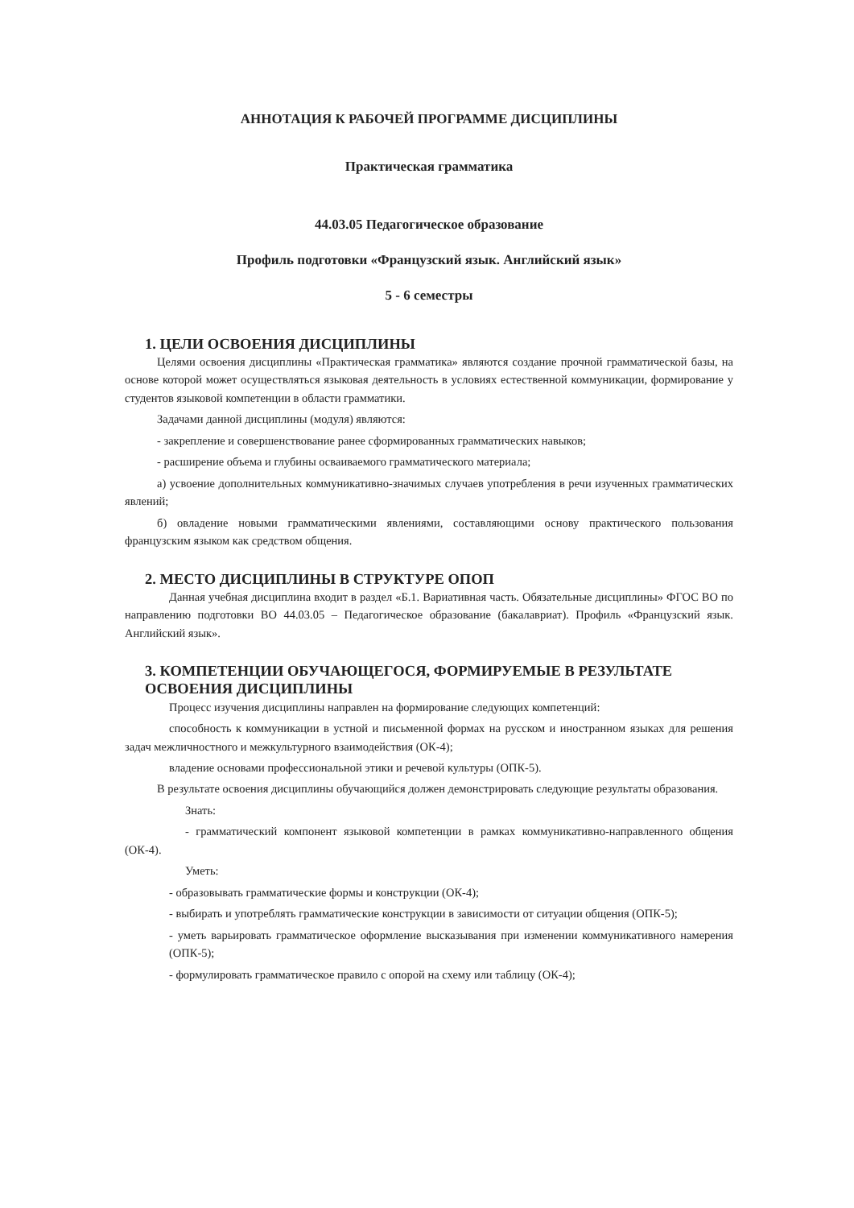АННОТАЦИЯ К РАБОЧЕЙ ПРОГРАММЕ ДИСЦИПЛИНЫ
Практическая грамматика
44.03.05 Педагогическое образование
Профиль подготовки «Французский язык. Английский язык»
5 - 6 семестры
1. ЦЕЛИ ОСВОЕНИЯ ДИСЦИПЛИНЫ
Целями освоения дисциплины «Практическая грамматика» являются создание прочной грамматической базы, на основе которой может осуществляться языковая деятельность в условиях естественной коммуникации, формирование у студентов языковой компетенции в области грамматики.
Задачами данной дисциплины (модуля) являются:
- закрепление и совершенствование ранее сформированных грамматических навыков;
- расширение объема и глубины осваиваемого грамматического материала;
а) усвоение дополнительных коммуникативно-значимых случаев употребления в речи изученных грамматических явлений;
б) овладение новыми грамматическими явлениями, составляющими основу практического пользования французским языком как средством общения.
2. МЕСТО ДИСЦИПЛИНЫ В СТРУКТУРЕ ОПОП
Данная учебная дисциплина входит в раздел «Б.1. Вариативная часть. Обязательные дисциплины» ФГОС ВО по направлению подготовки ВО 44.03.05 – Педагогическое образование (бакалавриат). Профиль «Французский язык. Английский язык».
3. КОМПЕТЕНЦИИ ОБУЧАЮЩЕГОСЯ, ФОРМИРУЕМЫЕ В РЕЗУЛЬТАТЕ ОСВОЕНИЯ ДИСЦИПЛИНЫ
Процесс изучения дисциплины направлен на формирование следующих компетенций:
способность к коммуникации в устной и письменной формах на русском и иностранном языках для решения задач межличностного и межкультурного взаимодействия (ОК-4);
владение основами профессиональной этики и речевой культуры (ОПК-5).
В результате освоения дисциплины обучающийся должен демонстрировать следующие результаты образования.
Знать:
- грамматический компонент языковой компетенции в рамках коммуникативно-направленного общения (ОК-4).
Уметь:
- образовывать грамматические формы и конструкции (ОК-4);
- выбирать и употреблять грамматические конструкции в зависимости от ситуации общения (ОПК-5);
- уметь варьировать грамматическое оформление высказывания при изменении коммуникативного намерения (ОПК-5);
- формулировать грамматическое правило с опорой на схему или таблицу (ОК-4);